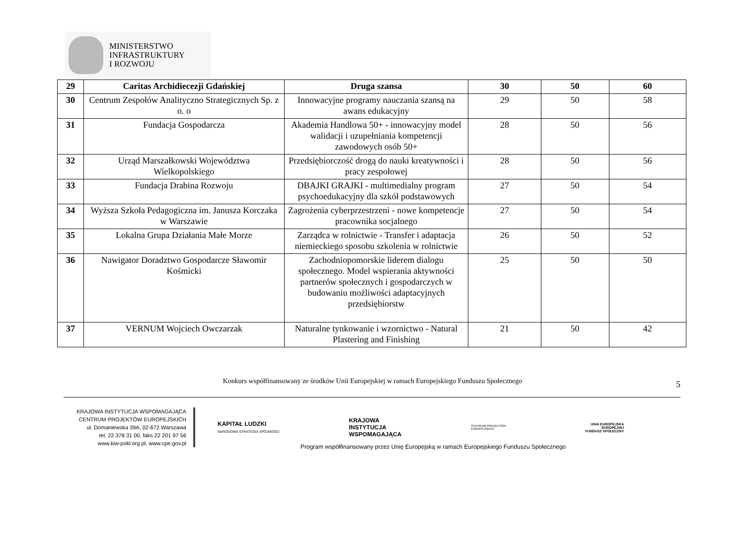MINISTERSTWO
INFRASTRUKTURY
I ROZWOJU
| 29 | Caritas Archidiecezji Gdańskiej | Druga szansa | 30 | 50 | 60 |
| 30 | Centrum Zespołów Analityczno Strategicznych Sp. z o. o | Innowacyjne programy nauczania szansą na awans edukacyjny | 29 | 50 | 58 |
| 31 | Fundacja Gospodarcza | Akademia Handlowa 50+ - innowacyjny model walidacji i uzupełniania kompetencji zawodowych osób 50+ | 28 | 50 | 56 |
| 32 | Urząd Marszałkowski Województwa Wielkopolskiego | Przedsiębiorczość drogą do nauki kreatywności i pracy zespołowej | 28 | 50 | 56 |
| 33 | Fundacja Drabina Rozwoju | DBAJKI GRAJKI - multimedialny program psychoedukacyjny dla szkół podstawowych | 27 | 50 | 54 |
| 34 | Wyższa Szkoła Pedagogiczna im. Janusza Korczaka w Warszawie | Zagrożenia cyberprzestrzeni - nowe kompetencje pracownika socjalnego | 27 | 50 | 54 |
| 35 | Lokalna Grupa Działania Małe Morze | Zarządca w rolnictwie - Transfer i adaptacja niemieckiego sposobu szkolenia w rolnictwie | 26 | 50 | 52 |
| 36 | Nawigator Doradztwo Gospodarcze Sławomir Kośmicki | Zachodniopomorskie liderem dialogu społecznego. Model wspierania aktywności partnerów społecznych i gospodarczych w budowaniu możliwości adaptacyjnych przedsiębiorstw | 25 | 50 | 50 |
| 37 | VERNUM Wojciech Owczarzak | Naturalne tynkowanie i wzornictwo - Natural Plastering and Finishing | 21 | 50 | 42 |
Konkurs współfinansowany ze środków Unii Europejskiej w ramach Europejskiego Funduszu Społecznego 5
KRAJOWA INSTYTUCJA WSPOMAGAJĄCA
CENTRUM PROJEKTÓW EUROPEJSKICH
ul. Domaniewska 39A, 02-672 Warszawa
tel. 22 378 31 00, faks 22 201 97 56
www.kiw-pokl.org.pl, www.cpe.gov.pl
KAPITAŁ LUDZKI
NARODOWA STRATEGIA SPÓJNOŚCI
KRAJOWA
INSTYTUCJA
WSPOMAGAJĄCA
CENTRUM PROJEKTÓW
EUROPEJSKICH
UNIA EUROPEJSKA
EUROPEJSKI
FUNDUSZ SPOŁECZNY
Program współfinansowany przez Unię Europejską w ramach Europejskiego Funduszu Społecznego